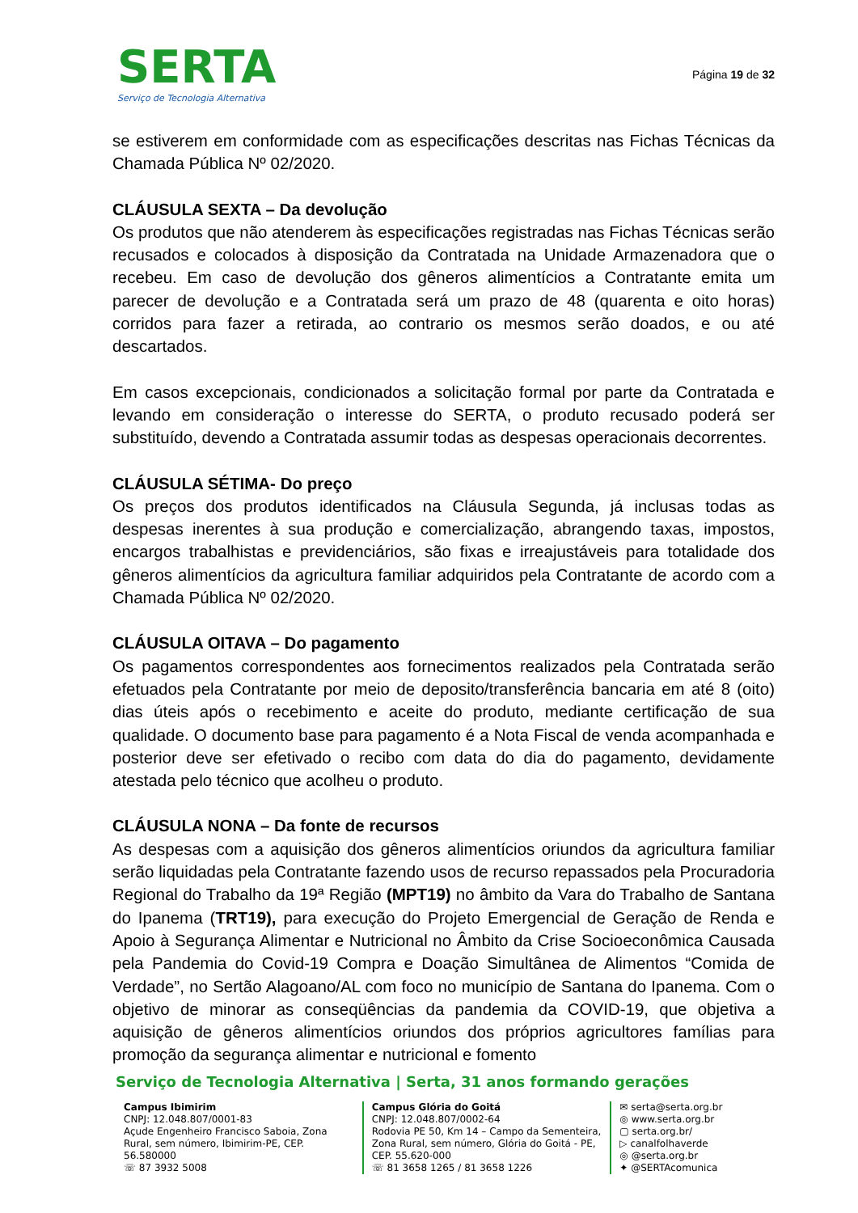SERTA
Serviço de Tecnologia Alternativa
Página 19 de 32
se estiverem em conformidade com as especificações descritas nas Fichas Técnicas da Chamada Pública Nº 02/2020.
CLÁUSULA SEXTA – Da devolução
Os produtos que não atenderem às especificações registradas nas Fichas Técnicas serão recusados e colocados à disposição da Contratada na Unidade Armazenadora que o recebeu. Em caso de devolução dos gêneros alimentícios a Contratante emita um parecer de devolução e a Contratada será um prazo de 48 (quarenta e oito horas) corridos para fazer a retirada, ao contrario os mesmos serão doados, e ou até descartados.
Em casos excepcionais, condicionados a solicitação formal por parte da Contratada e levando em consideração o interesse do SERTA, o produto recusado poderá ser substituído, devendo a Contratada assumir todas as despesas operacionais decorrentes.
CLÁUSULA SÉTIMA- Do preço
Os preços dos produtos identificados na Cláusula Segunda, já inclusas todas as despesas inerentes à sua produção e comercialização, abrangendo taxas, impostos, encargos trabalhistas e previdenciários, são fixas e irreajustáveis para totalidade dos gêneros alimentícios da agricultura familiar adquiridos pela Contratante de acordo com a Chamada Pública Nº 02/2020.
CLÁUSULA OITAVA – Do pagamento
Os pagamentos correspondentes aos fornecimentos realizados pela Contratada serão efetuados pela Contratante por meio de deposito/transferência bancaria em até 8 (oito) dias úteis após o recebimento e aceite do produto, mediante certificação de sua qualidade. O documento base para pagamento é a Nota Fiscal de venda acompanhada e posterior deve ser efetivado o recibo com data do dia do pagamento, devidamente atestada pelo técnico que acolheu o produto.
CLÁUSULA NONA – Da fonte de recursos
As despesas com a aquisição dos gêneros alimentícios oriundos da agricultura familiar serão liquidadas pela Contratante fazendo usos de recurso repassados pela Procuradoria Regional do Trabalho da 19ª Região (MPT19) no âmbito da Vara do Trabalho de Santana do Ipanema (TRT19), para execução do Projeto Emergencial de Geração de Renda e Apoio à Segurança Alimentar e Nutricional no Âmbito da Crise Socioeconômica Causada pela Pandemia do Covid-19 Compra e Doação Simultânea de Alimentos “Comida de Verdade”, no Sertão Alagoano/AL com foco no município de Santana do Ipanema. Com o objetivo de minorar as conseqüências da pandemia da COVID-19, que objetiva a aquisição de gêneros alimentícios oriundos dos próprios agricultores famílias para promoção da segurança alimentar e nutricional e fomento
Serviço de Tecnologia Alternativa | Serta, 31 anos formando gerações
Campus Ibimirim
CNPJ: 12.048.807/0001-83
Açude Engenheiro Francisco Saboia, Zona Rural, sem número, Ibimirim-PE, CEP. 56.580000
☏ 87 3932 5008
Campus Glória do Goitá
CNPJ: 12.048.807/0002-64
Rodovia PE 50, Km 14 – Campo da Sementeira, Zona Rural, sem número, Glória do Goitá - PE, CEP. 55.620-000
☏ 81 3658 1265 / 81 3658 1226
✉ serta@serta.org.br
◎ www.serta.org.br
▢ serta.org.br/
▷ canalfolhaverde
◎ @serta.org.br
✦ @SERTAcomunica